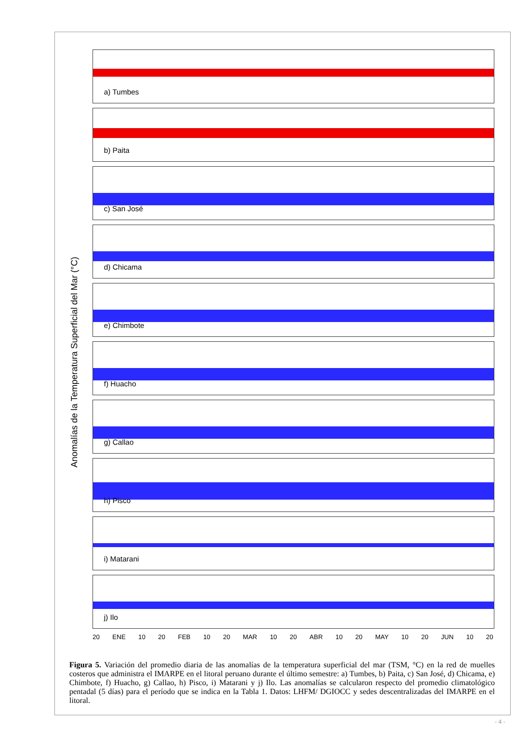Anomalías de la Temperatura Superficial del Mar (°C)
a) Tumbes
b) Paita
c) San José
d) Chicama
e) Chimbote
f) Huacho
g) Callao
h) Pisco
i) Matarani
j) Ilo
20 ENE 10 20 FEB 10 20 MAR 10 20 ABR 10 20 MAY 10 20 JUN 10 20
Figura 5. Variación del promedio diaria de las anomalías de la temperatura superficial del mar (TSM, °C) en la red de muelles costeros que administra el IMARPE en el litoral peruano durante el último semestre: a) Tumbes, b) Paita, c) San José, d) Chicama, e) Chimbote, f) Huacho, g) Callao, h) Pisco, i) Matarani y j) Ilo. Las anomalías se calcularon respecto del promedio climatológico pentadal (5 días) para el período que se indica en la Tabla 1. Datos: LHFM/ DGIOCC y sedes descentralizadas del IMARPE en el litoral.
- 4 -